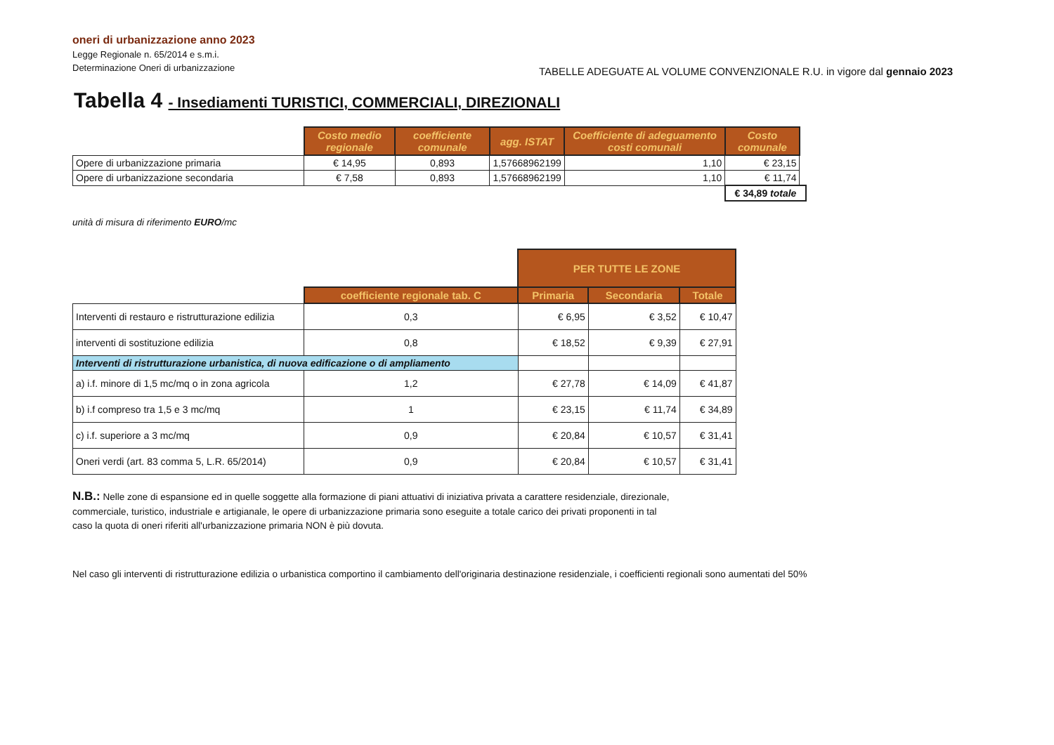oneri di urbanizzazione anno 2023
Legge Regionale n. 65/2014 e s.m.i.
Determinazione Oneri di urbanizzazione
TABELLE ADEGUATE AL VOLUME CONVENZIONALE R.U. in vigore dal gennaio 2023
Tabella 4 - Insediamenti TURISTICI, COMMERCIALI, DIREZIONALI
| | Costo medio regionale | coefficiente comunale | agg. ISTAT | Coefficiente di adeguamento costi comunali | Costo comunale | |
| Opere di urbanizzazione primaria | € 14,95 | 0,893 | 1,57668962199 | 1,10 | € 23,15 | |
| Opere di urbanizzazione secondaria | € 7,58 | 0,893 | 1,57668962199 | 1,10 | € 11,74 | |
| | | | | | € 34,89 totale | |
unità di misura di riferimento EURO/mc
| | | PER TUTTE LE ZONE | | |
| | coefficiente regionale tab. C | Primaria | Secondaria | Totale |
| Interventi di restauro e ristrutturazione edilizia | 0,3 | € 6,95 | € 3,52 | € 10,47 |
| interventi di sostituzione edilizia | 0,8 | € 18,52 | € 9,39 | € 27,91 |
| Interventi di ristrutturazione urbanistica, di nuova edificazione o di ampliamento | | | | |
| a) i.f. minore di 1,5 mc/mq o in zona agricola | 1,2 | € 27,78 | € 14,09 | € 41,87 |
| b) i.f compreso tra 1,5 e 3 mc/mq | 1 | € 23,15 | € 11,74 | € 34,89 |
| c) i.f. superiore a 3 mc/mq | 0,9 | € 20,84 | € 10,57 | € 31,41 |
| Oneri verdi (art. 83 comma 5, L.R. 65/2014) | 0,9 | € 20,84 | € 10,57 | € 31,41 |
N.B.: Nelle zone di espansione ed in quelle soggette alla formazione di piani attuativi di iniziativa privata a carattere residenziale, direzionale, commerciale, turistico, industriale e artigianale, le opere di urbanizzazione primaria sono eseguite a totale carico dei privati proponenti in tal caso la quota di oneri riferiti all'urbanizzazione primaria NON è più dovuta.
Nel caso gli interventi di ristrutturazione edilizia o urbanistica comportino il cambiamento dell'originaria destinazione residenziale, i coefficienti regionali sono aumentati del 50%